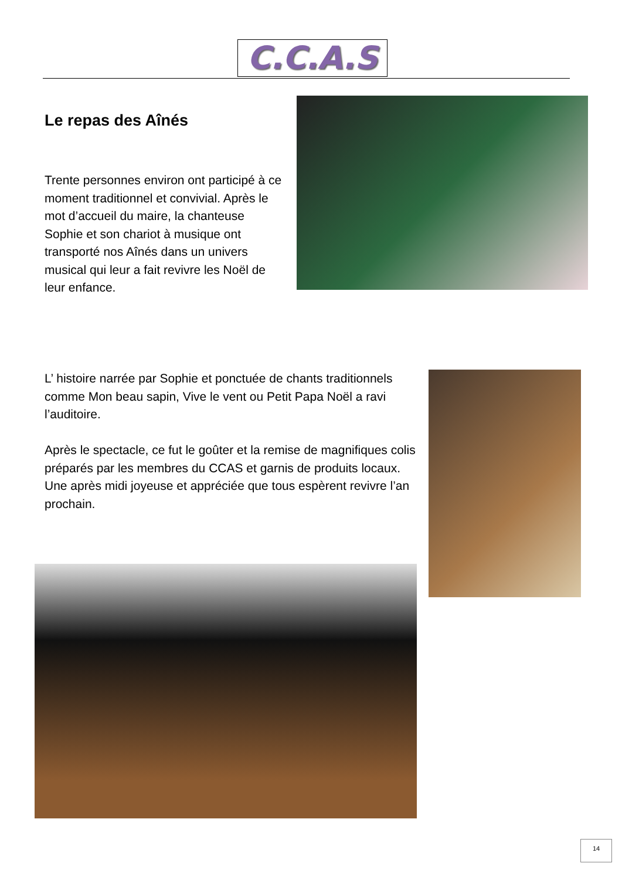C.C.A.S
Le repas des Aînés
Trente personnes environ ont participé à ce moment traditionnel et convivial. Après le mot d’accueil du maire, la chanteuse Sophie et son chariot à musique ont transporté nos Aînés dans un univers musical qui leur a fait revivre les Noël de leur enfance.
L’ histoire narrée par Sophie et ponctuée de chants traditionnels comme Mon beau sapin, Vive le vent ou Petit Papa Noël a ravi l’auditoire.
Après le spectacle, ce fut le goûter et la remise de magnifiques colis préparés par les membres du CCAS et garnis de produits locaux. Une après midi joyeuse et appréciée que tous espèrent revivre l’an prochain.
14